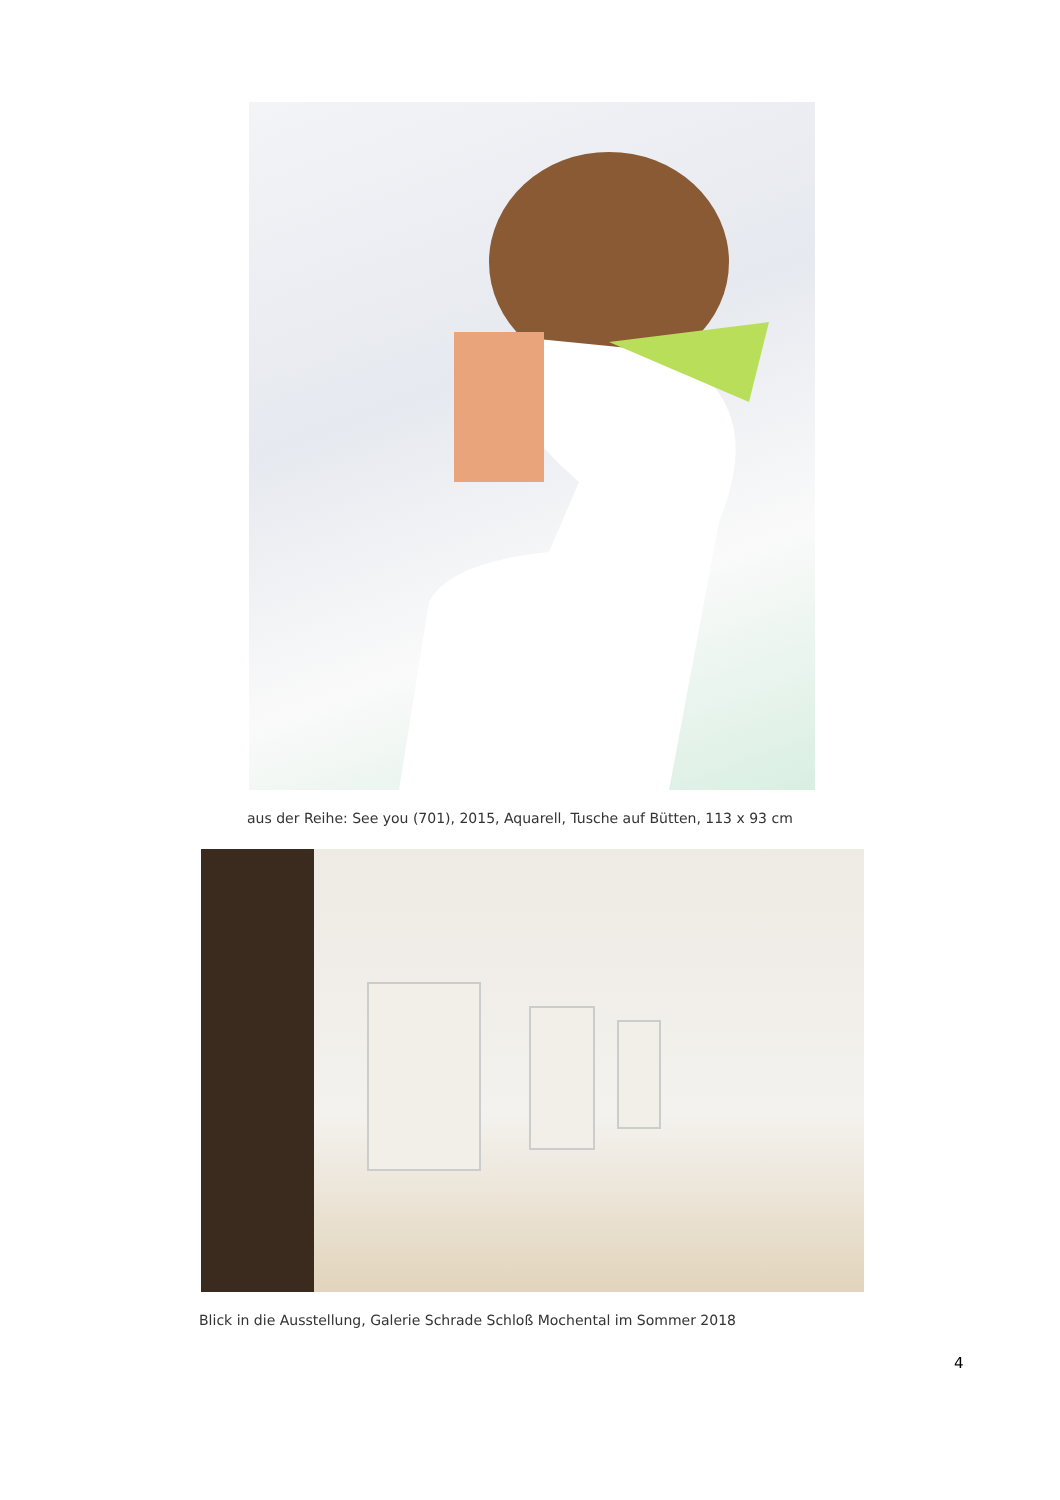aus der Reihe: See you (701), 2015, Aquarell, Tusche auf Bütten, 113 x 93 cm
Blick in die Ausstellung, Galerie Schrade Schloß Mochental im Sommer 2018
4